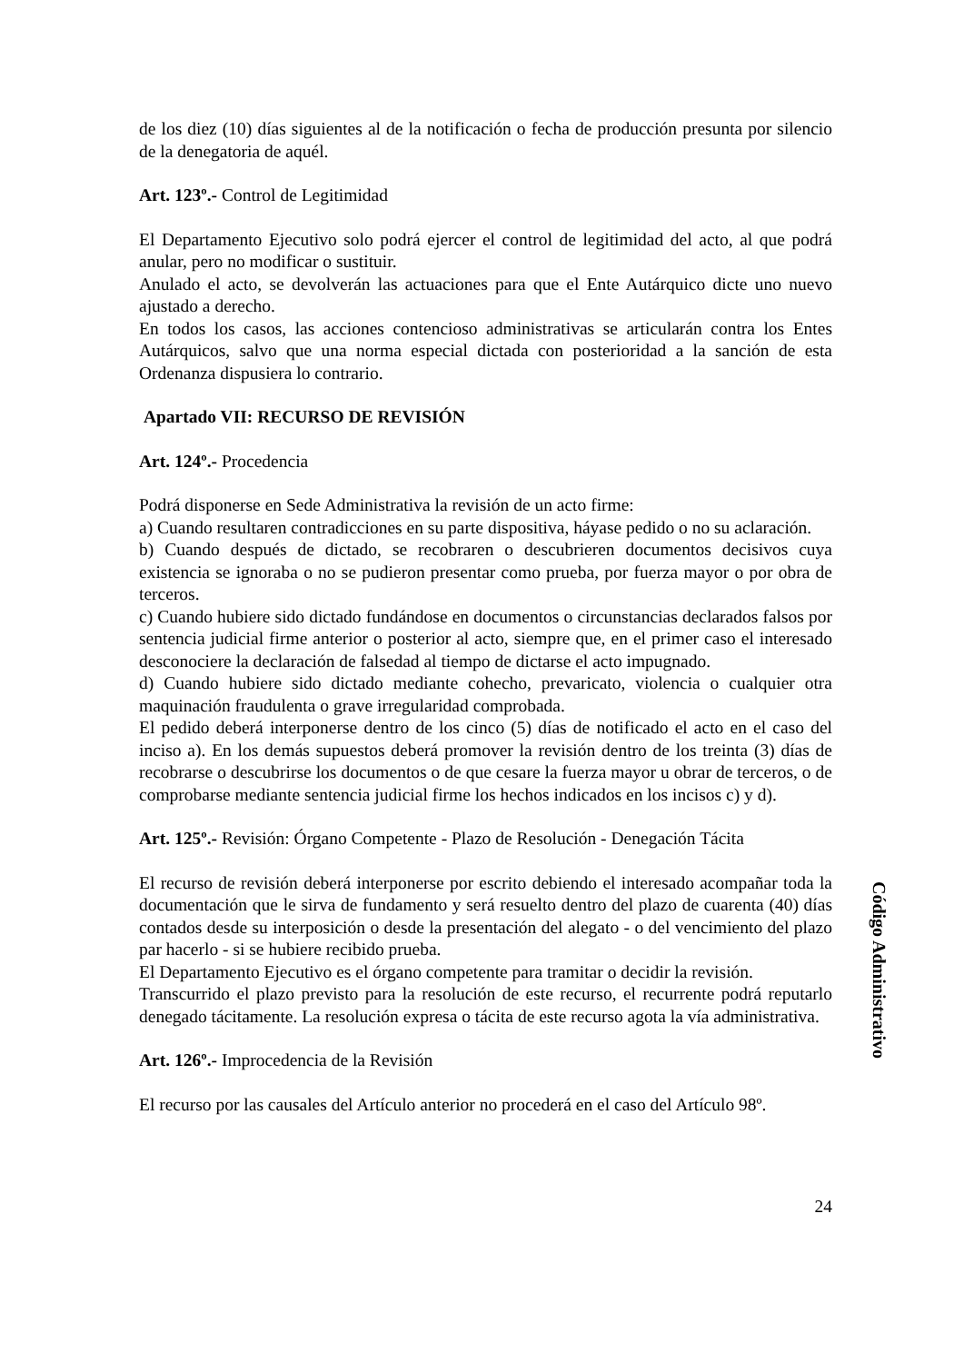de los diez (10) días siguientes al de la notificación o fecha de producción presunta por silencio de la denegatoria de aquél.
Art. 123º.- Control de Legitimidad
El Departamento Ejecutivo solo podrá ejercer el control de legitimidad del acto, al que podrá anular, pero no modificar o sustituir.
Anulado el acto, se devolverán las actuaciones para que el Ente Autárquico dicte uno nuevo ajustado a derecho.
En todos los casos, las acciones contencioso administrativas se articularán contra los Entes Autárquicos, salvo que una norma especial dictada con posterioridad a la sanción de esta Ordenanza dispusiera lo contrario.
Apartado VII: RECURSO DE REVISIÓN
Art. 124º.- Procedencia
Podrá disponerse en Sede Administrativa la revisión de un acto firme:
a) Cuando resultaren contradicciones en su parte dispositiva, háyase pedido o no su aclaración.
b) Cuando después de dictado, se recobraren o descubrieren documentos decisivos cuya existencia se ignoraba o no se pudieron presentar como prueba, por fuerza mayor o por obra de terceros.
c) Cuando hubiere sido dictado fundándose en documentos o circunstancias declarados falsos por sentencia judicial firme anterior o posterior al acto, siempre que, en el primer caso el interesado desconociere la declaración de falsedad al tiempo de dictarse el acto impugnado.
d) Cuando hubiere sido dictado mediante cohecho, prevaricato, violencia o cualquier otra maquinación fraudulenta o grave irregularidad comprobada.
El pedido deberá interponerse dentro de los cinco (5) días de notificado el acto en el caso del inciso a). En los demás supuestos deberá promover la revisión dentro de los treinta (3) días de recobrarse o descubrirse los documentos o de que cesare la fuerza mayor u obrar de terceros, o de comprobarse mediante sentencia judicial firme los hechos indicados en los incisos c) y d).
Art. 125º.- Revisión: Órgano Competente - Plazo de Resolución - Denegación Tácita
El recurso de revisión deberá interponerse por escrito debiendo el interesado acompañar toda la documentación que le sirva de fundamento y será resuelto dentro del plazo de cuarenta (40) días contados desde su interposición o desde la presentación del alegato - o del vencimiento del plazo par hacerlo - si se hubiere recibido prueba.
El Departamento Ejecutivo es el órgano competente para tramitar o decidir la revisión.
Transcurrido el plazo previsto para la resolución de este recurso, el recurrente podrá reputarlo denegado tácitamente. La resolución expresa o tácita de este recurso agota la vía administrativa.
Art. 126º.- Improcedencia de la Revisión
El recurso por las causales del Artículo anterior no procederá en el caso del Artículo 98º.
24
Código Administrativo